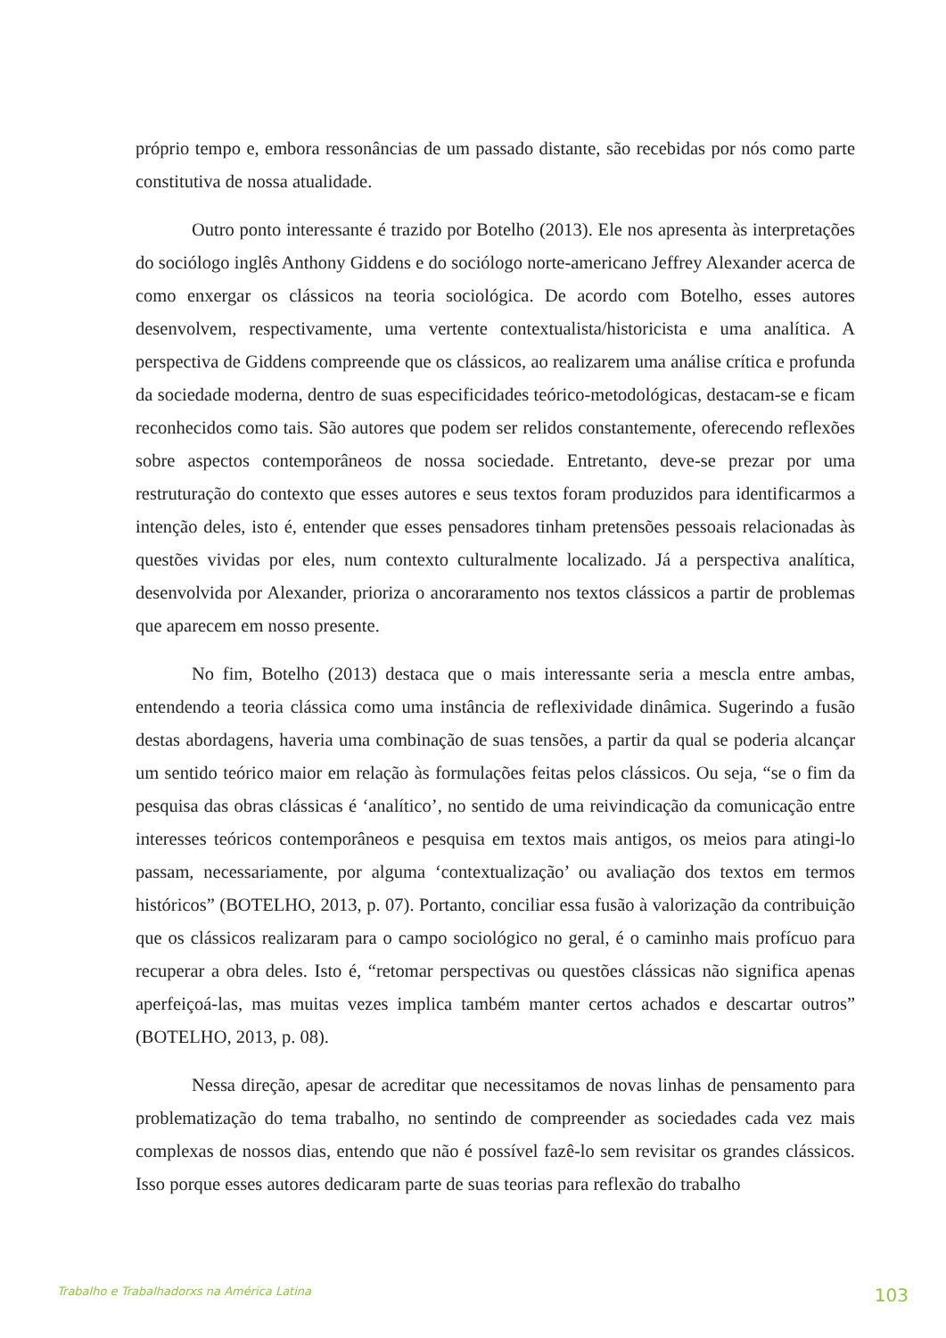próprio tempo e, embora ressonâncias de um passado distante, são recebidas por nós como parte constitutiva de nossa atualidade.
Outro ponto interessante é trazido por Botelho (2013). Ele nos apresenta às interpretações do sociólogo inglês Anthony Giddens e do sociólogo norte-americano Jeffrey Alexander acerca de como enxergar os clássicos na teoria sociológica. De acordo com Botelho, esses autores desenvolvem, respectivamente, uma vertente contextualista/historicista e uma analítica. A perspectiva de Giddens compreende que os clássicos, ao realizarem uma análise crítica e profunda da sociedade moderna, dentro de suas especificidades teórico-metodológicas, destacam-se e ficam reconhecidos como tais. São autores que podem ser relidos constantemente, oferecendo reflexões sobre aspectos contemporâneos de nossa sociedade. Entretanto, deve-se prezar por uma restruturação do contexto que esses autores e seus textos foram produzidos para identificarmos a intenção deles, isto é, entender que esses pensadores tinham pretensões pessoais relacionadas às questões vividas por eles, num contexto culturalmente localizado. Já a perspectiva analítica, desenvolvida por Alexander, prioriza o ancoraramento nos textos clássicos a partir de problemas que aparecem em nosso presente.
No fim, Botelho (2013) destaca que o mais interessante seria a mescla entre ambas, entendendo a teoria clássica como uma instância de reflexividade dinâmica. Sugerindo a fusão destas abordagens, haveria uma combinação de suas tensões, a partir da qual se poderia alcançar um sentido teórico maior em relação às formulações feitas pelos clássicos. Ou seja, “se o fim da pesquisa das obras clássicas é ‘analítico’, no sentido de uma reivindicação da comunicação entre interesses teóricos contemporâneos e pesquisa em textos mais antigos, os meios para atingi-lo passam, necessariamente, por alguma ‘contextualização’ ou avaliação dos textos em termos históricos” (BOTELHO, 2013, p. 07). Portanto, conciliar essa fusão à valorização da contribuição que os clássicos realizaram para o campo sociológico no geral, é o caminho mais profícuo para recuperar a obra deles. Isto é, “retomar perspectivas ou questões clássicas não significa apenas aperfeiçoá-las, mas muitas vezes implica também manter certos achados e descartar outros” (BOTELHO, 2013, p. 08).
Nessa direção, apesar de acreditar que necessitamos de novas linhas de pensamento para problematização do tema trabalho, no sentindo de compreender as sociedades cada vez mais complexas de nossos dias, entendo que não é possível fazê-lo sem revisitar os grandes clássicos. Isso porque esses autores dedicaram parte de suas teorias para reflexão do trabalho
Trabalho e Trabalhadorxs na América Latina 103